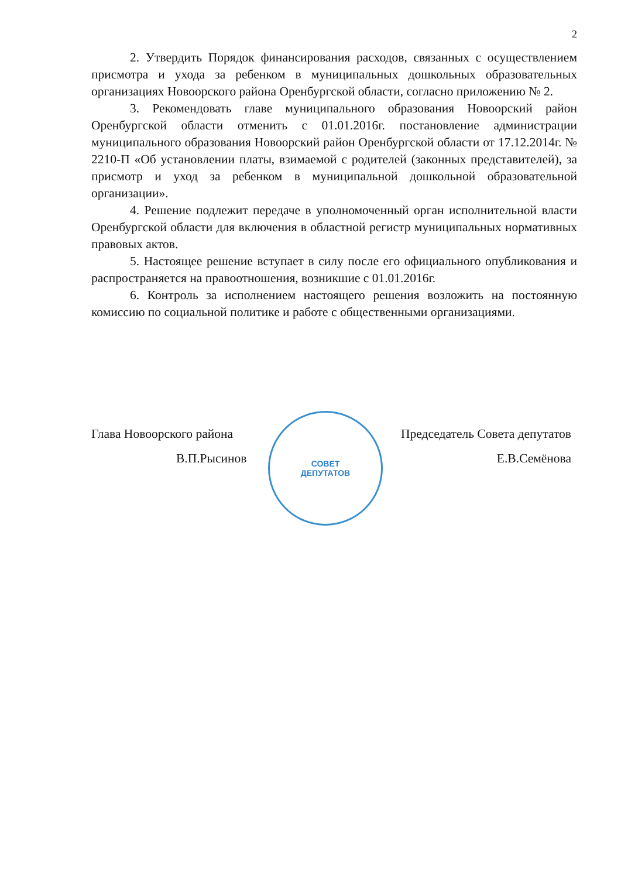2
2. Утвердить Порядок финансирования расходов, связанных с осуществлением присмотра и ухода за ребенком в муниципальных дошкольных образовательных организациях Новоорского района Оренбургской области, согласно приложению № 2.
3. Рекомендовать главе муниципального образования Новоорский район Оренбургской области отменить с 01.01.2016г. постановление администрации муниципального образования Новоорский район Оренбургской области от 17.12.2014г. № 2210-П «Об установлении платы, взимаемой с родителей (законных представителей), за присмотр и уход за ребенком в муниципальной дошкольной образовательной организации».
4. Решение подлежит передаче в уполномоченный орган исполнительной власти Оренбургской области для включения в областной регистр муниципальных нормативных правовых актов.
5. Настоящее решение вступает в силу после его официального опубликования и распространяется на правоотношения, возникшие с 01.01.2016г.
6. Контроль за исполнением настоящего решения возложить на постоянную комиссию по социальной политике и работе с общественными организациями.
СОВЕТ
ДЕПУТАТОВ
Глава Новоорского района
В.П.Рысинов
Председатель Совета депутатов
Е.В.Семёнова